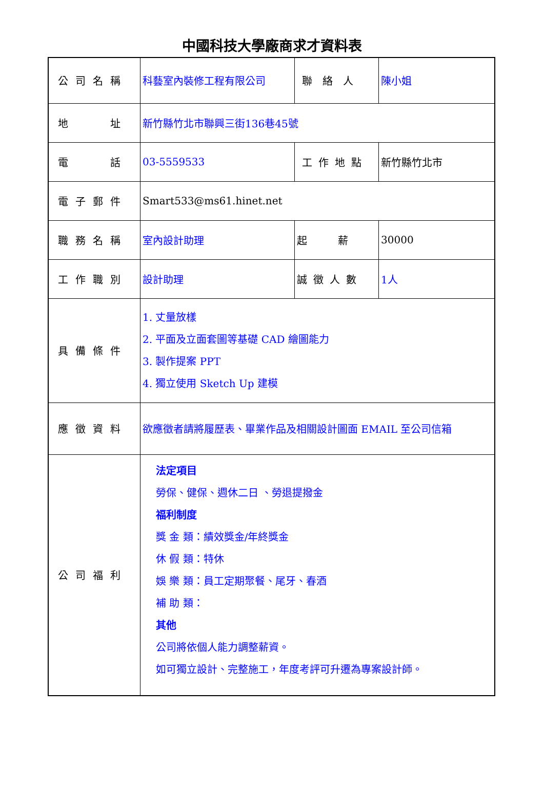中國科技大學廠商求才資料表
| 公司名稱 | 科藝室內裝修工程有限公司 | 聯絡人 | 陳小姐 |
| 地 址 | 新竹縣竹北市聯興三街136巷45號 | | |
| 電 話 | 03-5559533 | 工作地點 | 新竹縣竹北市 |
| 電子郵件 | Smart533@ms61.hinet.net | | |
| 職務名稱 | 室內設計助理 | 起 薪 | 30000 |
| 工作職別 | 設計助理 | 誠徵人數 | 1人 |
| 具備條件 | 1. 丈量放樣 2. 平面及立面套圖等基礎 CAD 繪圖能力 3. 製作提案 PPT 4. 獨立使用 Sketch Up 建模 | | |
| 應徵資料 | 欲應徵者請將履歷表、畢業作品及相關設計圖面 EMAIL 至公司信箱 | | |
| 公司福利 | 法定項目 勞保、健保、週休二日 、勞退提撥金 福利制度 獎 金 類：績效獎金/年終獎金 休 假 類：特休 娛 樂 類：員工定期聚餐、尾牙、春酒 補 助 類： 其他 公司將依個人能力調整薪資。 如可獨立設計、完整施工，年度考評可升遷為專案設計師。 | | |